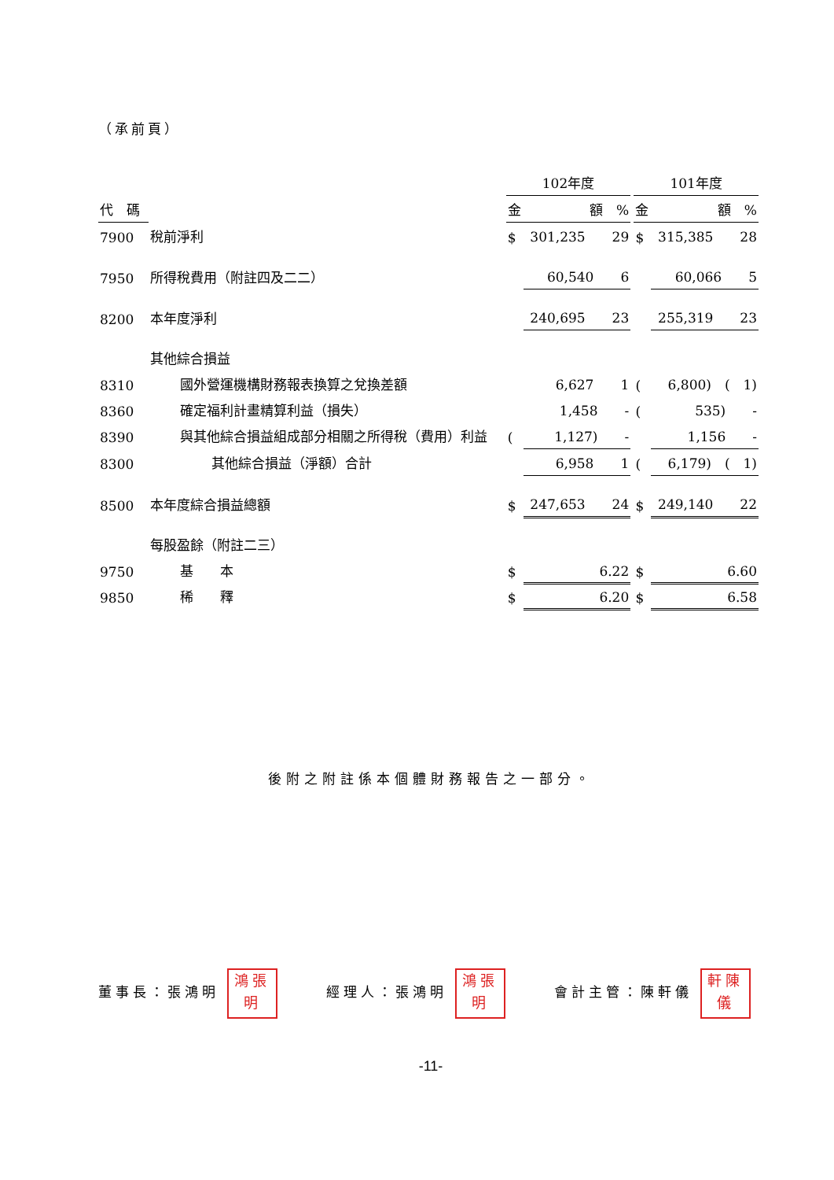（承前頁）
| | | 102年度 | | | 101年度 | |
| --- | --- | --- | --- | --- | --- | --- |
| 代 碼 | | 金 | 額 % | | 金 | 額 % |
| 7900 | 稅前淨利 | $ | 301,235 29 | | $ | 315,385 28 |
| 7950 | 所得稅費用（附註四及二二） | | 60,540 6 | | | 60,066 5 |
| 8200 | 本年度淨利 | | 240,695 23 | | | 255,319 23 |
| | 其他綜合損益 | | | | | |
| 8310 | 國外營運機構財務報表換算之兌換差額 | | 6,627 1 | | ( | 6,800) ( 1) |
| 8360 | 確定福利計畫精算利益（損失） | | 1,458 - | | ( | 535) - |
| 8390 | 與其他綜合損益組成部分相關之所得稅（費用）利益 | ( | 1,127) - | | | 1,156 - |
| 8300 | 其他綜合損益（淨額）合計 | | 6,958 1 | | ( | 6,179) ( 1) |
| 8500 | 本年度綜合損益總額 | $ | 247,653 24 | | $ | 249,140 22 |
| | 每股盈餘（附註二三） | | | | | |
| 9750 | 基 本 | $ | 6.22 | | $ | 6.60 |
| 9850 | 稀 釋 | $ | 6.20 | | $ | 6.58 |
後附之附註係本個體財務報告之一部分。
董事長：張鴻明 鴻張
明 經理人：張鴻明 鴻張
明 會計主管：陳軒儀 軒陳
儀
-11-